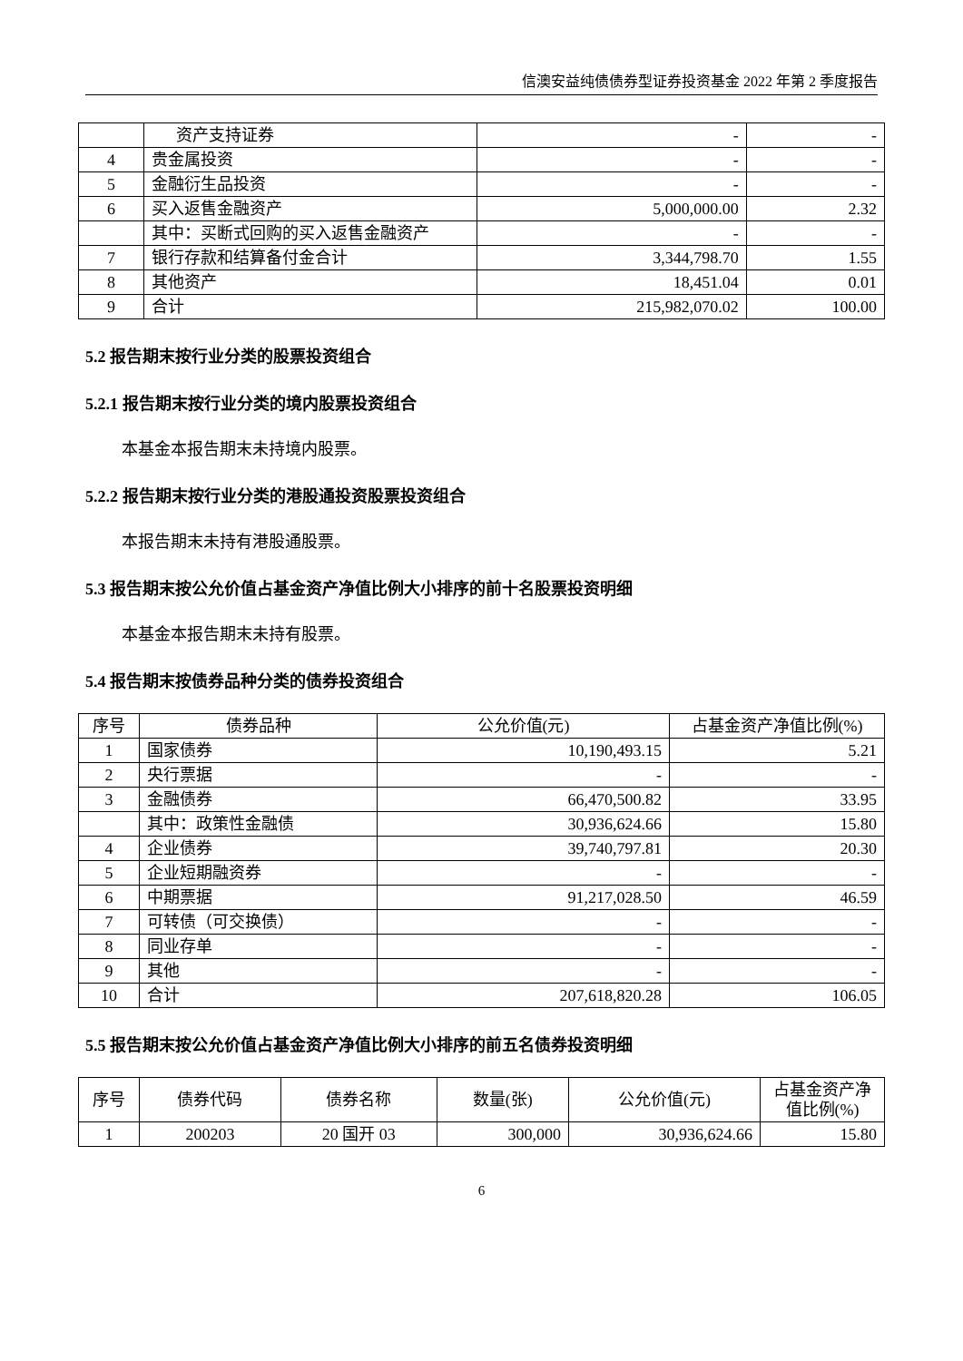信澳安益纯债债券型证券投资基金 2022 年第 2 季度报告
| | 资产支持证券 | - | - |
| 4 | 贵金属投资 | - | - |
| 5 | 金融衍生品投资 | - | - |
| 6 | 买入返售金融资产 | 5,000,000.00 | 2.32 |
| | 其中：买断式回购的买入返售金融资产 | - | - |
| 7 | 银行存款和结算备付金合计 | 3,344,798.70 | 1.55 |
| 8 | 其他资产 | 18,451.04 | 0.01 |
| 9 | 合计 | 215,982,070.02 | 100.00 |
5.2 报告期末按行业分类的股票投资组合
5.2.1 报告期末按行业分类的境内股票投资组合
本基金本报告期末未持境内股票。
5.2.2 报告期末按行业分类的港股通投资股票投资组合
本报告期末未持有港股通股票。
5.3 报告期末按公允价值占基金资产净值比例大小排序的前十名股票投资明细
本基金本报告期末未持有股票。
5.4 报告期末按债券品种分类的债券投资组合
| 序号 | 债券品种 | 公允价值(元) | 占基金资产净值比例(%) |
| --- | --- | --- | --- |
| 1 | 国家债券 | 10,190,493.15 | 5.21 |
| 2 | 央行票据 | - | - |
| 3 | 金融债券 | 66,470,500.82 | 33.95 |
| | 其中：政策性金融债 | 30,936,624.66 | 15.80 |
| 4 | 企业债券 | 39,740,797.81 | 20.30 |
| 5 | 企业短期融资券 | - | - |
| 6 | 中期票据 | 91,217,028.50 | 46.59 |
| 7 | 可转债（可交换债） | - | - |
| 8 | 同业存单 | - | - |
| 9 | 其他 | - | - |
| 10 | 合计 | 207,618,820.28 | 106.05 |
5.5 报告期末按公允价值占基金资产净值比例大小排序的前五名债券投资明细
| 序号 | 债券代码 | 债券名称 | 数量(张) | 公允价值(元) | 占基金资产净值比例(%) |
| --- | --- | --- | --- | --- | --- |
| 1 | 200203 | 20 国开 03 | 300,000 | 30,936,624.66 | 15.80 |
6